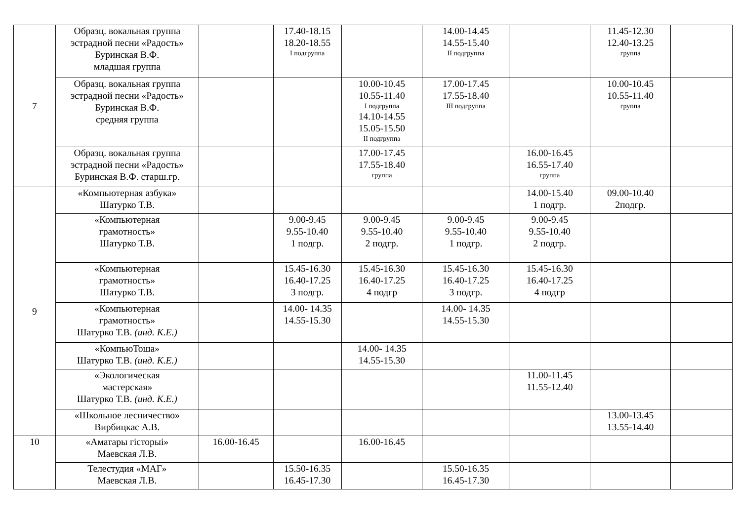| 7 | Образц. вокальная группа эстрадной песни «Радость» Буринская В.Ф. младшая группа | | 17.40-18.15 18.20-18.55 I подгруппа | | 14.00-14.45 14.55-15.40 II подгруппа | | 11.45-12.30 12.40-13.25 группа | |
| | Образц. вокальная группа эстрадной песни «Радость» Буринская В.Ф. средняя группа | | | 10.00-10.45 10.55-11.40 I подгруппа 14.10-14.55 15.05-15.50 II подгруппа | 17.00-17.45 17.55-18.40 III подгруппа | | 10.00-10.45 10.55-11.40 группа | |
| | Образц. вокальная группа эстрадной песни «Радость» Буринская В.Ф. старш.гр. | | | 17.00-17.45 17.55-18.40 группа | | 16.00-16.45 16.55-17.40 группа | | |
| 9 | «Компьютерная азбука» Шатурко Т.В. | | | | | 14.00-15.40 1 подгр. | 09.00-10.40 2подгр. | |
| | «Компьютерная грамотность» Шатурко Т.В. | | 9.00-9.45 9.55-10.40 1 подгр. | 9.00-9.45 9.55-10.40 2 подгр. | 9.00-9.45 9.55-10.40 1 подгр. | 9.00-9.45 9.55-10.40 2 подгр. | | |
| | «Компьютерная грамотность» Шатурко Т.В. | | 15.45-16.30 16.40-17.25 3 подгр. | 15.45-16.30 16.40-17.25 4 подгр | 15.45-16.30 16.40-17.25 3 подгр. | 15.45-16.30 16.40-17.25 4 подгр | | |
| | «Компьютерная грамотность» Шатурко Т.В. (инд. К.Е.) | | 14.00- 14.35 14.55-15.30 | | 14.00- 14.35 14.55-15.30 | | | |
| | «КомпьюТоша» Шатурко Т.В. (инд. К.Е.) | | | 14.00- 14.35 14.55-15.30 | | | | |
| | «Экологическая мастерская» Шатурко Т.В. (инд. К.Е.) | | | | | 11.00-11.45 11.55-12.40 | | |
| | «Школьное лесничество» Вирбицкас А.В. | | | | | | 13.00-13.45 13.55-14.40 | |
| 10 | «Аматары гісторыі» Маевская Л.В. | 16.00-16.45 | | 16.00-16.45 | | | | |
| | Телестудия «МАГ» Маевская Л.В. | | 15.50-16.35 16.45-17.30 | | 15.50-16.35 16.45-17.30 | | | |